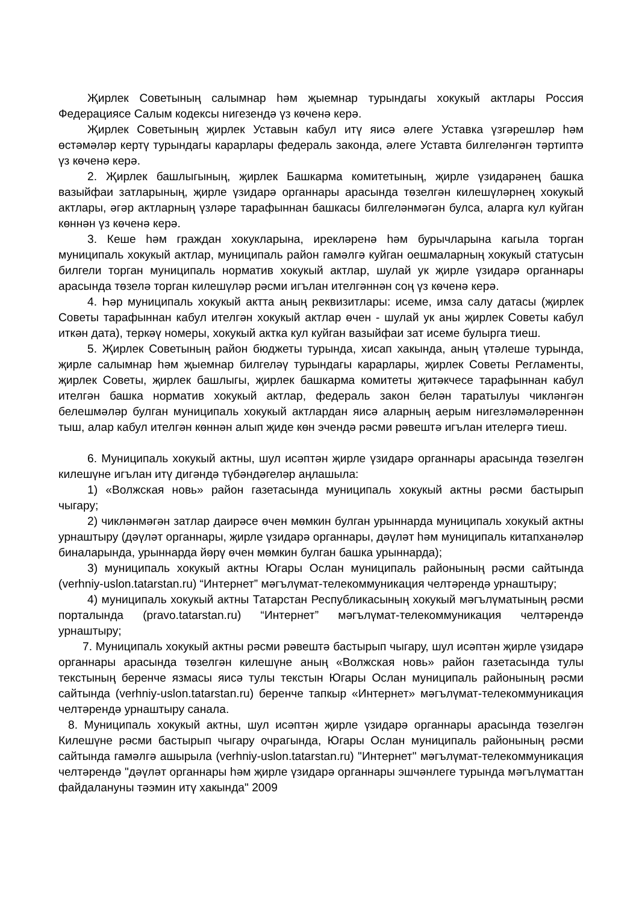Җирлек Советының салымнар һәм җыемнар турындагы хокукый актлары Россия Федерациясе Салым кодексы нигезендә үз көченә керә.
Җирлек Советының җирлек Уставын кабул итү яисә әлеге Уставка үзгәрешләр һәм өстәмәләр кертү турындагы карарлары федераль законда, әлеге Уставта билгеләнгән тәртиптә үз көченә керә.
2. Җирлек башлыгының, җирлек Башкарма комитетының, җирле үзидарәнең башка вазыйфаи затларының, җирле үзидарә органнары арасында төзелгән килешүләрнең хокукый актлары, әгәр актларның үзләре тарафыннан башкасы билгеләнмәгән булса, аларга кул куйган көннән үз көченә керә.
3. Кеше һәм граждан хокукларына, ирекләренә һәм бурычларына кагыла торган муниципаль хокукый актлар, муниципаль район гамәлгә куйган оешмаларның хокукый статусын билгели торган муниципаль норматив хокукый актлар, шулай ук җирле үзидарә органнары арасында төзелә торган килешүләр рәсми игълан ителгәннән соң үз көченә керә.
4. Һәр муниципаль хокукый актта аның реквизитлары: исеме, имза салу датасы (җирлек Советы тарафыннан кабул ителгән хокукый актлар өчен - шулай ук аны җирлек Советы кабул иткән дата), теркәү номеры, хокукый актка кул куйган вазыйфаи зат исеме булырга тиеш.
5. Җирлек Советының район бюджеты турында, хисап хакында, аның үтәлеше турында, җирле салымнар һәм җыемнар билгеләү турындагы карарлары, җирлек Советы Регламенты, җирлек Советы, җирлек башлыгы, җирлек башкарма комитеты җитәкчесе тарафыннан кабул ителгән башка норматив хокукый актлар, федераль закон белән таратылуы чикләнгән белешмәләр булган муниципаль хокукый актлардан яисә аларның аерым нигезләмәләреннән тыш, алар кабул ителгән көннән алып җиде көн эчендә рәсми рәвештә игълан ителергә тиеш.
6. Муниципаль хокукый актны, шул исәптән җирле үзидарә органнары арасында төзелгән килешүне игълан итү дигәндә түбәндәгеләр аңлашыла:
1) «Волжская новь» район газетасында муниципаль хокукый актны рәсми бастырып чыгару;
2) чикләнмәгән затлар даирәсе өчен мөмкин булган урыннарда муниципаль хокукый актны урнаштыру (дәүләт органнары, җирле үзидарә органнары, дәүләт һәм муниципаль китапханәләр биналарында, урыннарда йөрү өчен мөмкин булган башка урыннарда);
3) муниципаль хокукый актны Югары Ослан муниципаль районының рәсми сайтында (verhniy-uslon.tatarstan.ru) “Интернет” мәгълүмат-телекоммуникация челтәрендә урнаштыру;
4) муниципаль хокукый актны Татарстан Республикасының хокукый мәгълүматының рәсми порталында (pravo.tatarstan.ru) “Интернет” мәгълүмат-телекоммуникация челтәрендә урнаштыру;
7. Муниципаль хокукый актны рәсми рәвештә бастырып чыгару, шул исәптән җирле үзидарә органнары арасында төзелгән килешүне аның «Волжская новь» район газетасында тулы текстының беренче язмасы яисә тулы текстын Югары Ослан муниципаль районының рәсми сайтында (verhniy-uslon.tatarstan.ru) беренче тапкыр «Интернет» мәгълүмат-телекоммуникация челтәрендә урнаштыру санала.
8. Муниципаль хокукый актны, шул исәптән җирле үзидарә органнары арасында төзелгән Килешүне рәсми бастырып чыгару очрагында, Югары Ослан муниципаль районының рәсми сайтында гамәлгә ашырыла (verhniy-uslon.tatarstan.ru) "Интернет" мәгълүмат-телекоммуникация челтәрендә "дәүләт органнары һәм җирле үзидарә органнары эшчәнлеге турында мәгълүматтан файдалануны тәэмин итү хакында" 2009